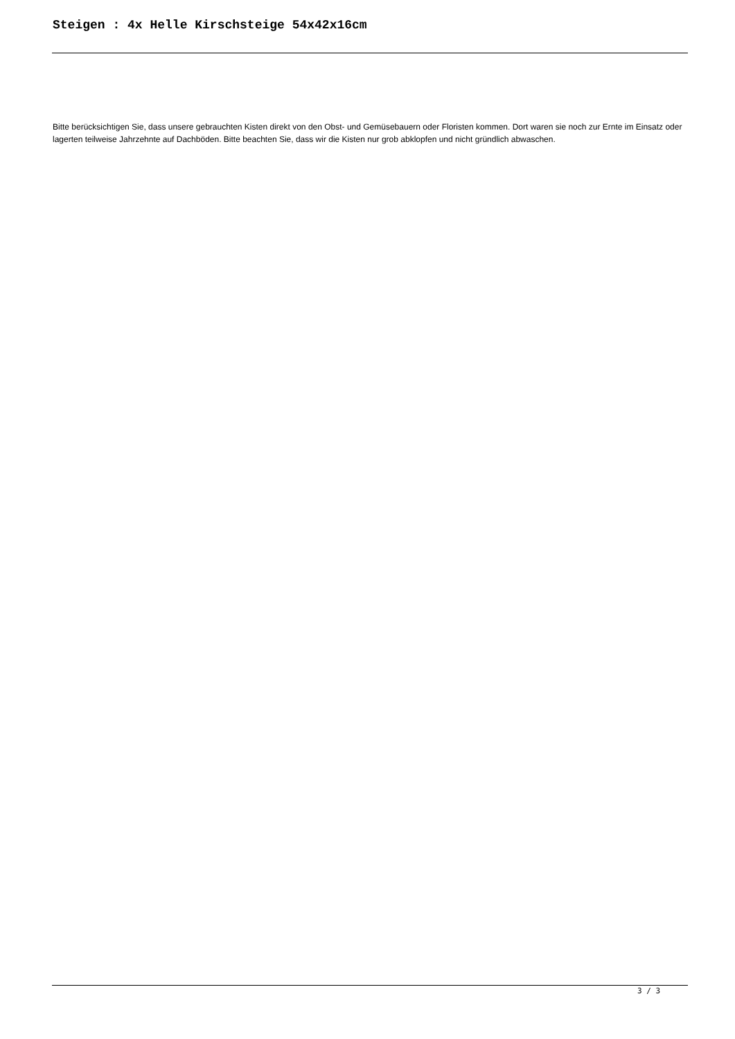Steigen : 4x Helle Kirschsteige 54x42x16cm
Bitte berücksichtigen Sie, dass unsere gebrauchten Kisten direkt von den Obst- und Gemüsebauern oder Floristen kommen. Dort waren sie noch zur Ernte im Einsatz oder lagerten teilweise Jahrzehnte auf Dachböden. Bitte beachten Sie, dass wir die Kisten nur grob abklopfen und nicht gründlich abwaschen.
3 / 3